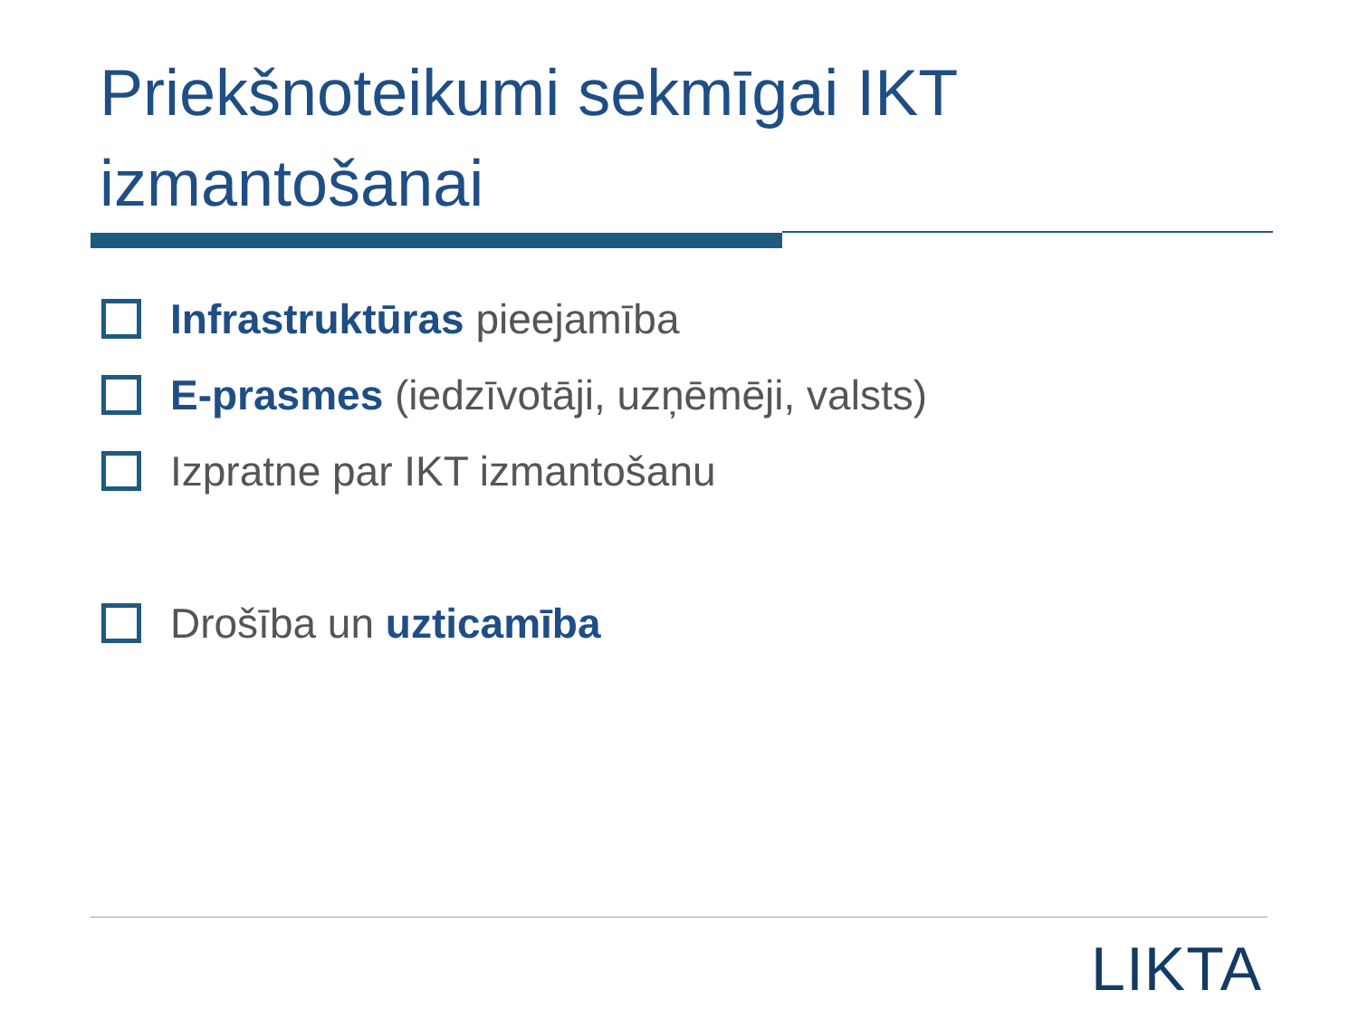Priekšnoteikumi sekmīgai IKT izmantošanai
Infrastruktūras pieejamība
E-prasmes (iedzīvotāji, uzņēmēji, valsts)
Izpratne par IKT izmantošanu
Drošība un uzticamība
LIKTA